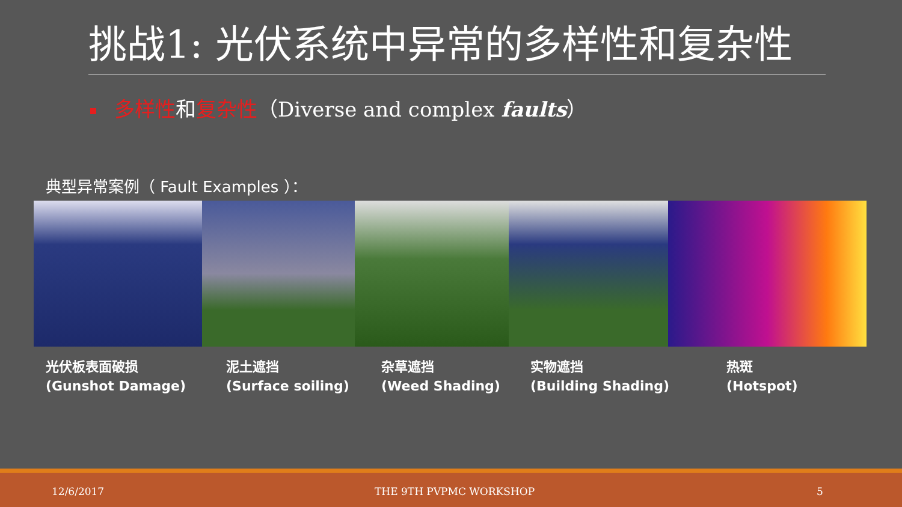挑战1: 光伏系统中异常的多样性和复杂性
多样性和复杂性（Diverse and complex faults）
典型异常案例（ Fault Examples ）：
光伏板表面破损
(Gunshot Damage)
泥土遮挡
(Surface soiling)
杂草遮挡
(Weed Shading)
实物遮挡
(Building Shading)
热斑
(Hotspot)
12/6/2017 THE 9TH PVPMC WORKSHOP 5